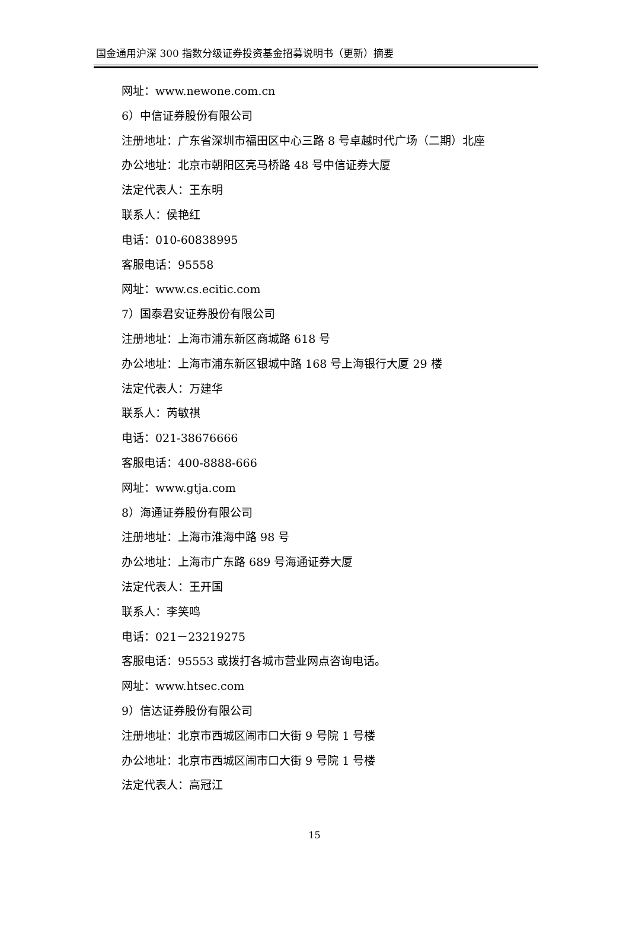国金通用沪深 300 指数分级证券投资基金招募说明书（更新）摘要
网址：www.newone.com.cn
6）中信证券股份有限公司
注册地址：广东省深圳市福田区中心三路 8 号卓越时代广场（二期）北座
办公地址：北京市朝阳区亮马桥路 48 号中信证券大厦
法定代表人：王东明
联系人：侯艳红
电话：010-60838995
客服电话：95558
网址：www.cs.ecitic.com
7）国泰君安证券股份有限公司
注册地址：上海市浦东新区商城路 618 号
办公地址：上海市浦东新区银城中路 168 号上海银行大厦 29 楼
法定代表人：万建华
联系人：芮敏祺
电话：021-38676666
客服电话：400-8888-666
网址：www.gtja.com
8）海通证券股份有限公司
注册地址：上海市淮海中路 98 号
办公地址：上海市广东路 689 号海通证券大厦
法定代表人：王开国
联系人：李笑鸣
电话：021－23219275
客服电话：95553 或拨打各城市营业网点咨询电话。
网址：www.htsec.com
9）信达证券股份有限公司
注册地址：北京市西城区闹市口大街 9 号院 1 号楼
办公地址：北京市西城区闹市口大街 9 号院 1 号楼
法定代表人：高冠江
15